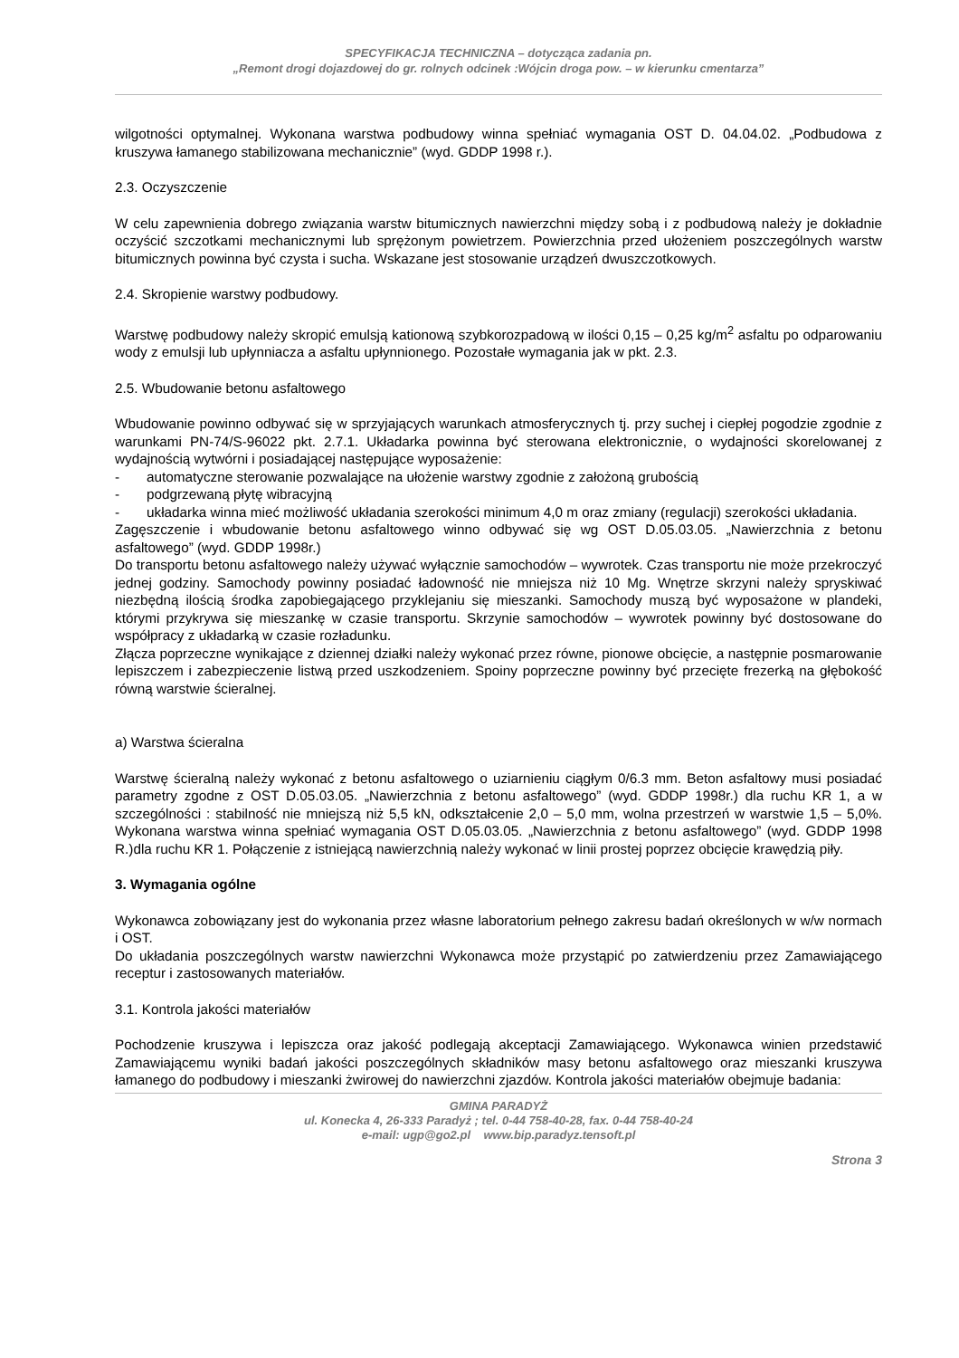SPECYFIKACJA TECHNICZNA – dotycząca zadania pn.
„Remont drogi dojazdowej do gr. rolnych odcinek :Wójcin droga pow. – w kierunku cmentarza”
wilgotności optymalnej. Wykonana warstwa podbudowy winna spełniać wymagania OST D. 04.04.02. „Podbudowa z kruszywa łamanego stabilizowana mechanicznie” (wyd. GDDP 1998 r.).
2.3. Oczyszczenie
W celu zapewnienia dobrego związania warstw bitumicznych nawierzchni między sobą i z podbudową należy je dokładnie oczyścić szczotkami mechanicznymi lub sprężonym powietrzem. Powierzchnia przed ułożeniem poszczególnych warstw bitumicznych powinna być czysta i sucha. Wskazane jest stosowanie urządzeń dwuszczotkowych.
2.4. Skropienie warstwy podbudowy.
Warstwę podbudowy należy skropić emulsją kationową szybkorozpadową w ilości 0,15 – 0,25 kg/m<sup>2</sup> asfaltu po odparowaniu wody z emulsji lub upłynniacza a asfaltu upłynnionego. Pozostałe wymagania jak w pkt. 2.3.
2.5. Wbudowanie betonu asfaltowego
Wbudowanie powinno odbywać się w sprzyjających warunkach atmosferycznych tj. przy suchej i ciepłej pogodzie zgodnie z warunkami PN-74/S-96022 pkt. 2.7.1. Układarka powinna być sterowana elektronicznie, o wydajności skorelowanej z wydajnością wytwórni i posiadającej następujące wyposażenie:
- automatyczne sterowanie pozwalające na ułożenie warstwy zgodnie z założoną grubością
- podgrzewaną płytę wibracyjną
- układarka winna mieć możliwość układania szerokości minimum 4,0 m oraz zmiany (regulacji) szerokości układania.
Zagęszczenie i wbudowanie betonu asfaltowego winno odbywać się wg OST D.05.03.05. „Nawierzchnia z betonu asfaltowego” (wyd. GDDP 1998r.)
Do transportu betonu asfaltowego należy używać wyłącznie samochodów – wywrotek. Czas transportu nie może przekroczyć jednej godziny. Samochody powinny posiadać ładowność nie mniejsza niż 10 Mg. Wnętrze skrzyni należy spryskiwać niezbędną ilością środka zapobiegającego przyklejaniu się mieszanki. Samochody muszą być wyposażone w plandeki, którymi przykrywa się mieszankę w czasie transportu. Skrzynie samochodów – wywrotek powinny być dostosowane do współpracy z układarką w czasie rozładunku.
Złącza poprzeczne wynikające z dziennej działki należy wykonać przez równe, pionowe obcięcie, a następnie posmarowanie lepiszczem i zabezpieczenie listwą przed uszkodzeniem. Spoiny poprzeczne powinny być przecięte frezerką na głębokość równą warstwie ścieralnej.
a) Warstwa ścieralna
Warstwę ścieralną należy wykonać z betonu asfaltowego o uziarnieniu ciągłym 0/6.3 mm. Beton asfaltowy musi posiadać parametry zgodne z OST D.05.03.05. „Nawierzchnia z betonu asfaltowego” (wyd. GDDP 1998r.) dla ruchu KR 1, a w szczególności : stabilność nie mniejszą niż 5,5 kN, odkształcenie 2,0 – 5,0 mm, wolna przestrzeń w warstwie 1,5 – 5,0%. Wykonana warstwa winna spełniać wymagania OST D.05.03.05. „Nawierzchnia z betonu asfaltowego” (wyd. GDDP 1998 R.)dla ruchu KR 1. Połączenie z istniejącą nawierzchnią należy wykonać w linii prostej poprzez obcięcie krawędzią piły.
3. Wymagania ogólne
Wykonawca zobowiązany jest do wykonania przez własne laboratorium pełnego zakresu badań określonych w w/w normach i OST.
Do układania poszczególnych warstw nawierzchni Wykonawca może przystąpić po zatwierdzeniu przez Zamawiającego receptur i zastosowanych materiałów.
3.1. Kontrola jakości materiałów
Pochodzenie kruszywa i lepiszcza oraz jakość podlegają akceptacji Zamawiającego. Wykonawca winien przedstawić Zamawiającemu wyniki badań jakości poszczególnych składników masy betonu asfaltowego oraz mieszanki kruszywa łamanego do podbudowy i mieszanki żwirowej do nawierzchni zjazdów. Kontrola jakości materiałów obejmuje badania:
GMINA PARADYŻ
ul. Konecka 4, 26-333 Paradyż ; tel. 0-44 758-40-28, fax. 0-44 758-40-24
e-mail: ugp@go2.pl www.bip.paradyz.tensoft.pl
Strona 3